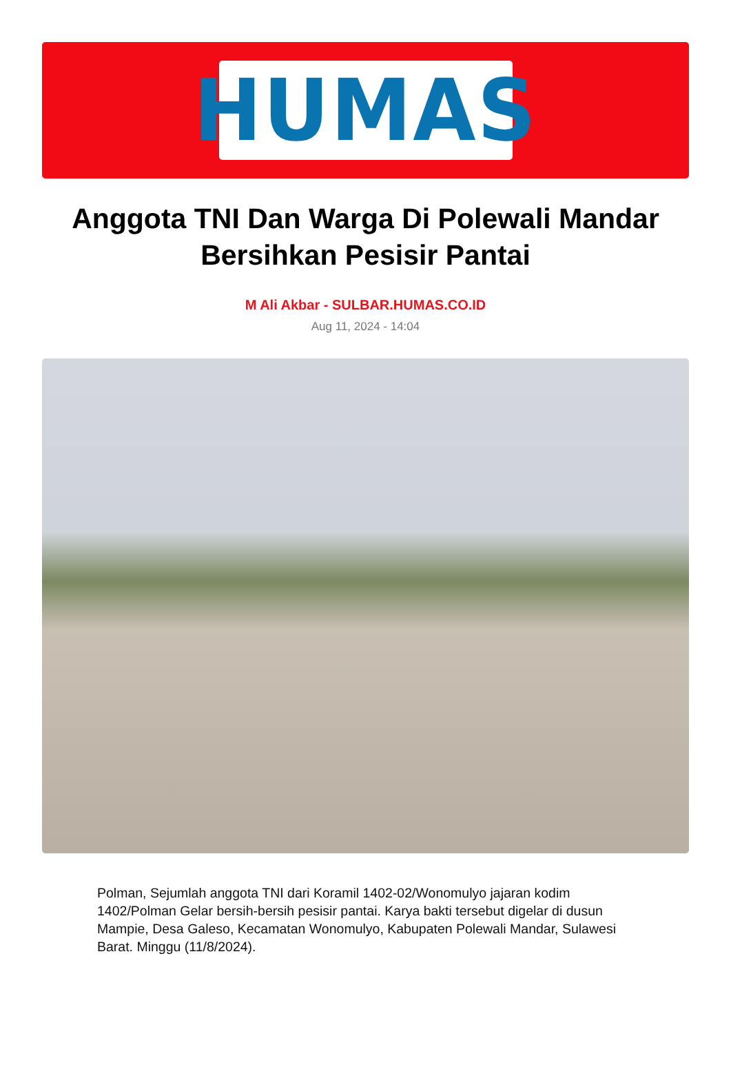HUMAS
Anggota TNI Dan Warga Di Polewali Mandar Bersihkan Pesisir Pantai
M Ali Akbar - SULBAR.HUMAS.CO.ID
Aug 11, 2024 - 14:04
Polman, Sejumlah anggota TNI dari Koramil 1402-02/Wonomulyo jajaran kodim 1402/Polman Gelar bersih-bersih pesisir pantai. Karya bakti tersebut digelar di dusun Mampie, Desa Galeso, Kecamatan Wonomulyo, Kabupaten Polewali Mandar, Sulawesi Barat. Minggu (11/8/2024).